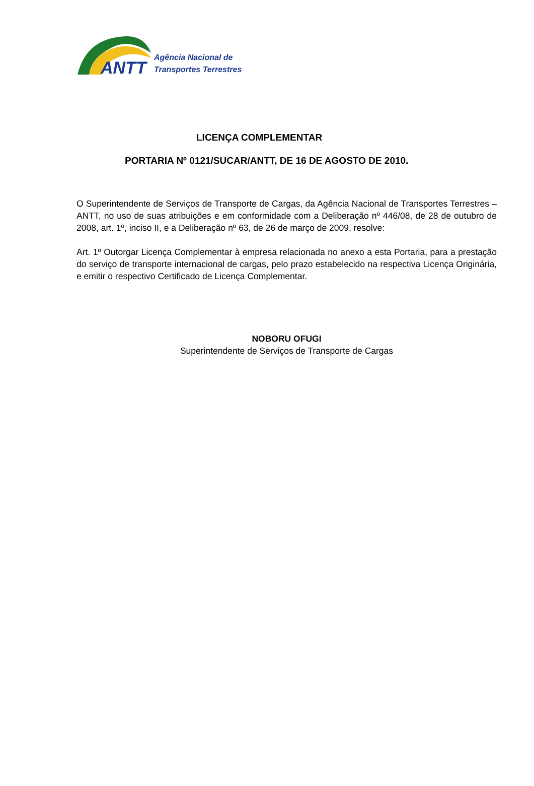ANTT
Agência Nacional de
Transportes Terrestres
LICENÇA COMPLEMENTAR
PORTARIA Nº 0121/SUCAR/ANTT, DE 16 DE AGOSTO DE 2010.
O Superintendente de Serviços de Transporte de Cargas, da Agência Nacional de Transportes Terrestres – ANTT, no uso de suas atribuições e em conformidade com a Deliberação nº 446/08, de 28 de outubro de 2008, art. 1º, inciso II, e a Deliberação nº 63, de 26 de março de 2009, resolve:
Art. 1º Outorgar Licença Complementar à empresa relacionada no anexo a esta Portaria, para a prestação do serviço de transporte internacional de cargas, pelo prazo estabelecido na respectiva Licença Originária, e emitir o respectivo Certificado de Licença Complementar.
NOBORU OFUGI
Superintendente de Serviços de Transporte de Cargas